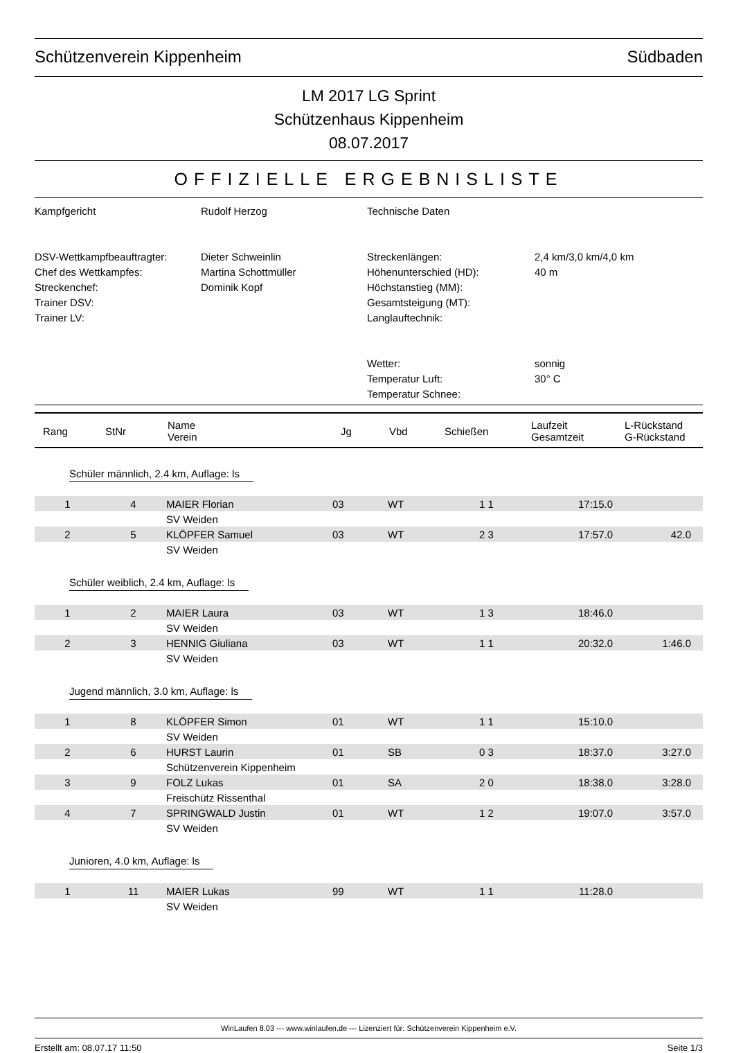Schützenverein Kippenheim Südbaden
LM 2017 LG Sprint
Schützenhaus Kippenheim
08.07.2017
OFFIZIELLE ERGEBNISLISTE
Kampfgericht
DSV-Wettkampfbeauftragter:
Chef des Wettkampfes:
Streckenchef:
Trainer DSV:
Trainer LV:
Rudolf Herzog
Dieter Schweinlin
Martina Schottmüller
Dominik Kopf
Technische Daten
Streckenlängen:
Höhenunterschied (HD):
Höchstanstieg (MM):
Gesamtsteigung (MT):
Langlauftechnik:
Wetter:
Temperatur Luft:
Temperatur Schnee:
2,4 km/3,0 km/4,0 km
40 m
sonnig
30° C
| Rang | StNr | Name Verein | Jg | Vbd | Schießen | Laufzeit Gesamtzeit | L-Rückstand G-Rückstand |
| --- | --- | --- | --- | --- | --- | --- | --- |
Schüler männlich, 2.4 km, Auflage: ls
| 1 | 4 | MAIER Florian | 03 | WT | 1 1 | 17:15.0 | |
| | | SV Weiden | | | | | |
| 2 | 5 | KLÖPFER Samuel | 03 | WT | 2 3 | 17:57.0 | 42.0 |
| | | SV Weiden | | | | | |
Schüler weiblich, 2.4 km, Auflage: ls
| 1 | 2 | MAIER Laura | 03 | WT | 1 3 | 18:46.0 | |
| | | SV Weiden | | | | | |
| 2 | 3 | HENNIG Giuliana | 03 | WT | 1 1 | 20:32.0 | 1:46.0 |
| | | SV Weiden | | | | | |
Jugend männlich, 3.0 km, Auflage: ls
| 1 | 8 | KLÖPFER Simon | 01 | WT | 1 1 | 15:10.0 | |
| | | SV Weiden | | | | | |
| 2 | 6 | HURST Laurin | 01 | SB | 0 3 | 18:37.0 | 3:27.0 |
| | | Schützenverein Kippenheim | | | | | |
| 3 | 9 | FOLZ Lukas | 01 | SA | 2 0 | 18:38.0 | 3:28.0 |
| | | Freischütz Rissenthal | | | | | |
| 4 | 7 | SPRINGWALD Justin | 01 | WT | 1 2 | 19:07.0 | 3:57.0 |
| | | SV Weiden | | | | | |
Junioren, 4.0 km, Auflage: ls
| 1 | 11 | MAIER Lukas | 99 | WT | 1 1 | 11:28.0 | |
| | | SV Weiden | | | | | |
WinLaufen 8.03 --- www.winlaufen.de --- Lizenziert für: Schützenverein Kippenheim e.V.
Erstellt am: 08.07.17 11:50 Seite 1/3